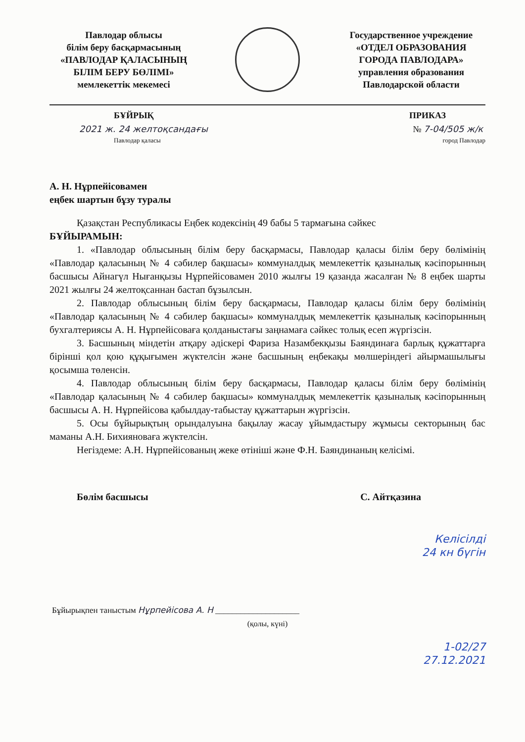Павлодар облысы
білім беру басқармасының
«ПАВЛОДАР ҚАЛАСЫНЫҢ
БІЛІМ БЕРУ БӨЛІМІ»
мемлекеттік мекемесі
Государственное учреждение
«ОТДЕЛ ОБРАЗОВАНИЯ
ГОРОДА ПАВЛОДАРА»
управления образования
Павлодарской области
БҰЙРЫҚ ПРИКАЗ
2021 ж. 24 желтоқсандағы
Павлодар қаласы № 7-04/505 ж/к
город Павлодар
А. Н. Нұрпейісовамен
еңбек шартын бұзу туралы
Қазақстан Республикасы Еңбек кодексінің 49 бабы 5 тармағына сәйкес
БҰЙЫРАМЫН:
1. «Павлодар облысының білім беру басқармасы, Павлодар қаласы білім беру бөлімінің «Павлодар қаласының № 4 сәбилер бақшасы» коммуналдық мемлекеттік қазыналық кәсіпорынның басшысы Айнагүл Нығанқызы Нұрпейісовамен 2010 жылғы 19 қазанда жасалған № 8 еңбек шарты 2021 жылғы 24 желтоқсаннан бастап бұзылсын.
2. Павлодар облысының білім беру басқармасы, Павлодар қаласы білім беру бөлімінің «Павлодар қаласының № 4 сәбилер бақшасы» коммуналдық мемлекеттік қазыналық кәсіпорынның бухгалтериясы А. Н. Нұрпейісоваға қолданыстағы заңнамаға сәйкес толық есеп жүргізсін.
3. Басшының міндетін атқару әдіскері Фариза Назамбекқызы Баяндинаға барлық құжаттарға бірінші қол қою құқығымен жүктелсін және басшының еңбекақы мөлшеріндегі айырмашылығы қосымша төленсін.
4. Павлодар облысының білім беру басқармасы, Павлодар қаласы білім беру бөлімінің «Павлодар қаласының № 4 сәбилер бақшасы» коммуналдық мемлекеттік қазыналық кәсіпорынның басшысы А. Н. Нұрпейісова қабылдау-табыстау құжаттарын жүргізсін.
5. Осы бұйырықтың орындалуына бақылау жасау ұйымдастыру жұмысы секторының бас маманы А.Н. Бихиянова​ға жүктелсін.
Негіздеме: А.Н. Нұрпейісованың жеке өтініші және Ф.Н. Баяндинаның келісімі.
Бөлім басшысы С. Айтқазина
Келісілді
24 кн бүгін
Бұйырықпен таныстым Нұрпейісова А. Н ____________________
(қолы, күні)
1-02/27
27.12.2021